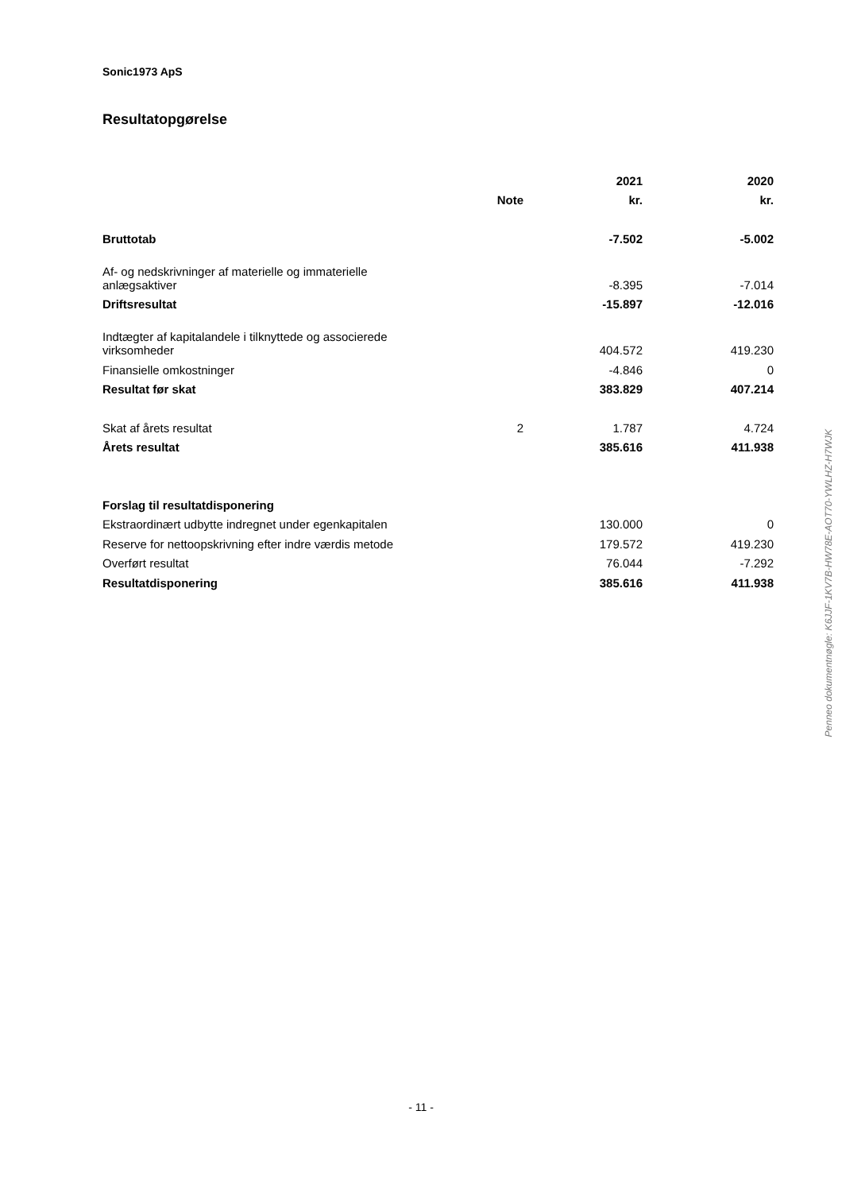Sonic1973 ApS
Resultatopgørelse
| | | 2021 | 2020 |
| --- | --- | --- | --- |
| | Note | kr. | kr. |
| Bruttotab | | -7.502 | -5.002 |
| Af- og nedskrivninger af materielle og immaterielle anlægsaktiver | | -8.395 | -7.014 |
| Driftsresultat | | -15.897 | -12.016 |
| Indtægter af kapitalandele i tilknyttede og associerede virksomheder | | 404.572 | 419.230 |
| Finansielle omkostninger | | -4.846 | 0 |
| Resultat før skat | | 383.829 | 407.214 |
| Skat af årets resultat | 2 | 1.787 | 4.724 |
| Årets resultat | | 385.616 | 411.938 |
| Forslag til resultatdisponering | | | |
| Ekstraordinært udbytte indregnet under egenkapitalen | | 130.000 | 0 |
| Reserve for nettoopskrivning efter indre værdis metode | | 179.572 | 419.230 |
| Overført resultat | | 76.044 | -7.292 |
| Resultatdisponering | | 385.616 | 411.938 |
Penneo dokumentnøgle: K6JJF-1KV7B-HW78E-AOT70-YWLHZ-H7WJK
- 11 -